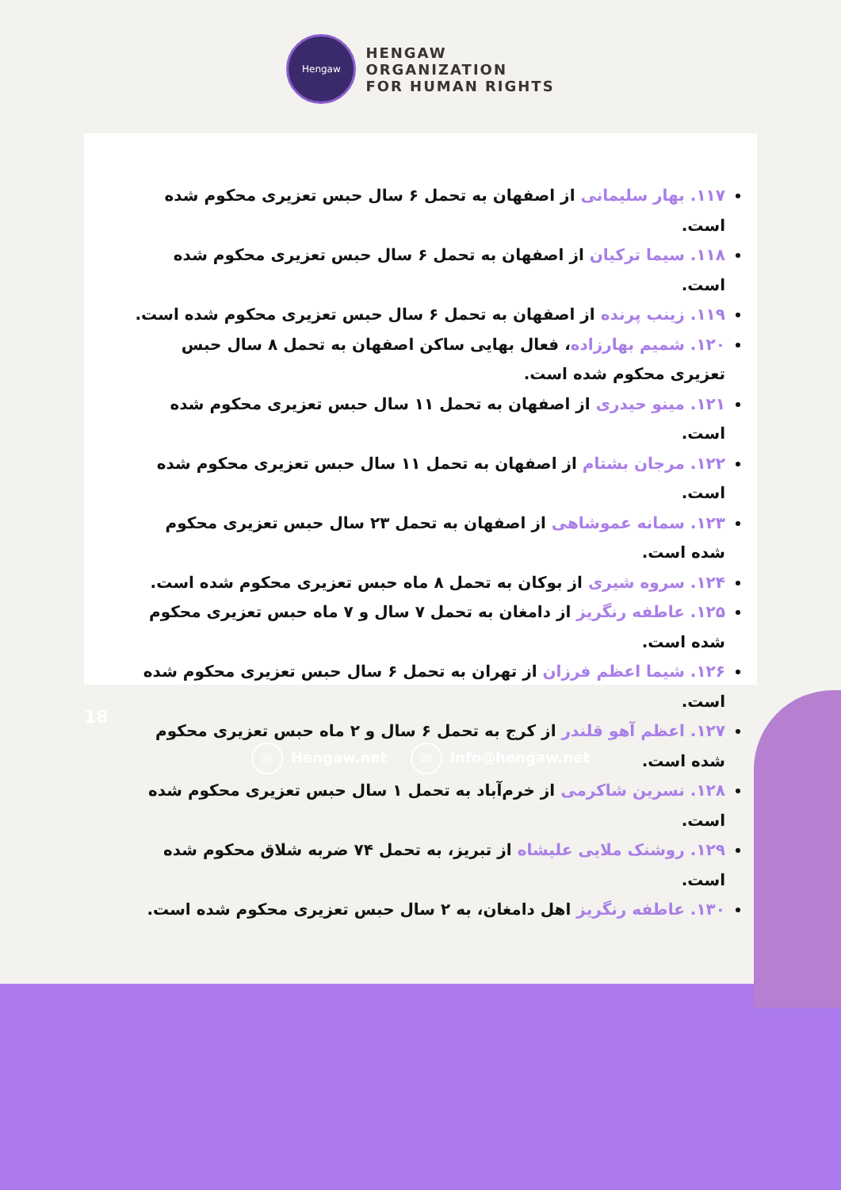Hengaw
HENGAW
ORGANIZATION
FOR HUMAN RIGHTS
۱۱۷. بهار سلیمانی از اصفهان به تحمل ۶ سال حبس تعزیری محکوم شده است.
۱۱۸. سیما ترکیان از اصفهان به تحمل ۶ سال حبس تعزیری محکوم شده است.
۱۱۹. زینب پرنده از اصفهان به تحمل ۶ سال حبس تعزیری محکوم شده است.
۱۲۰. شمیم بهارزاده، فعال بهایی ساکن اصفهان به تحمل ۸ سال حبس تعزیری محکوم شده است.
۱۲۱. مینو حیدری از اصفهان به تحمل ۱۱ سال حبس تعزیری محکوم شده است.
۱۲۲. مرجان بشتام از اصفهان به تحمل ۱۱ سال حبس تعزیری محکوم شده است.
۱۲۳. سمانه عموشاهی از اصفهان به تحمل ۲۳ سال حبس تعزیری محکوم شده است.
۱۲۴. سروه شیری از بوکان به تحمل ۸ ماه حبس تعزیری محکوم شده است.
۱۲۵. عاطفه رنگریز از دامغان به تحمل ۷ سال و ۷ ماه حبس تعزیری محکوم شده است.
۱۲۶. شیما اعظم فرزان از تهران به تحمل ۶ سال حبس تعزیری محکوم شده است.
۱۲۷. اعظم آهو قلندر از کرج به تحمل ۶ سال و ۲ ماه حبس تعزیری محکوم شده است.
۱۲۸. نسرین شاکرمی از خرم‌آباد به تحمل ۱ سال حبس تعزیری محکوم شده است.
۱۲۹. روشنک ملایی علیشاه از تبریز، به تحمل ۷۴ ضربه شلاق محکوم شده است.
۱۳۰. عاطفه رنگریز اهل دامغان، به ۲ سال حبس تعزیری محکوم شده است.
18
◎ Hengaw.net ✉ info@hengaw.net